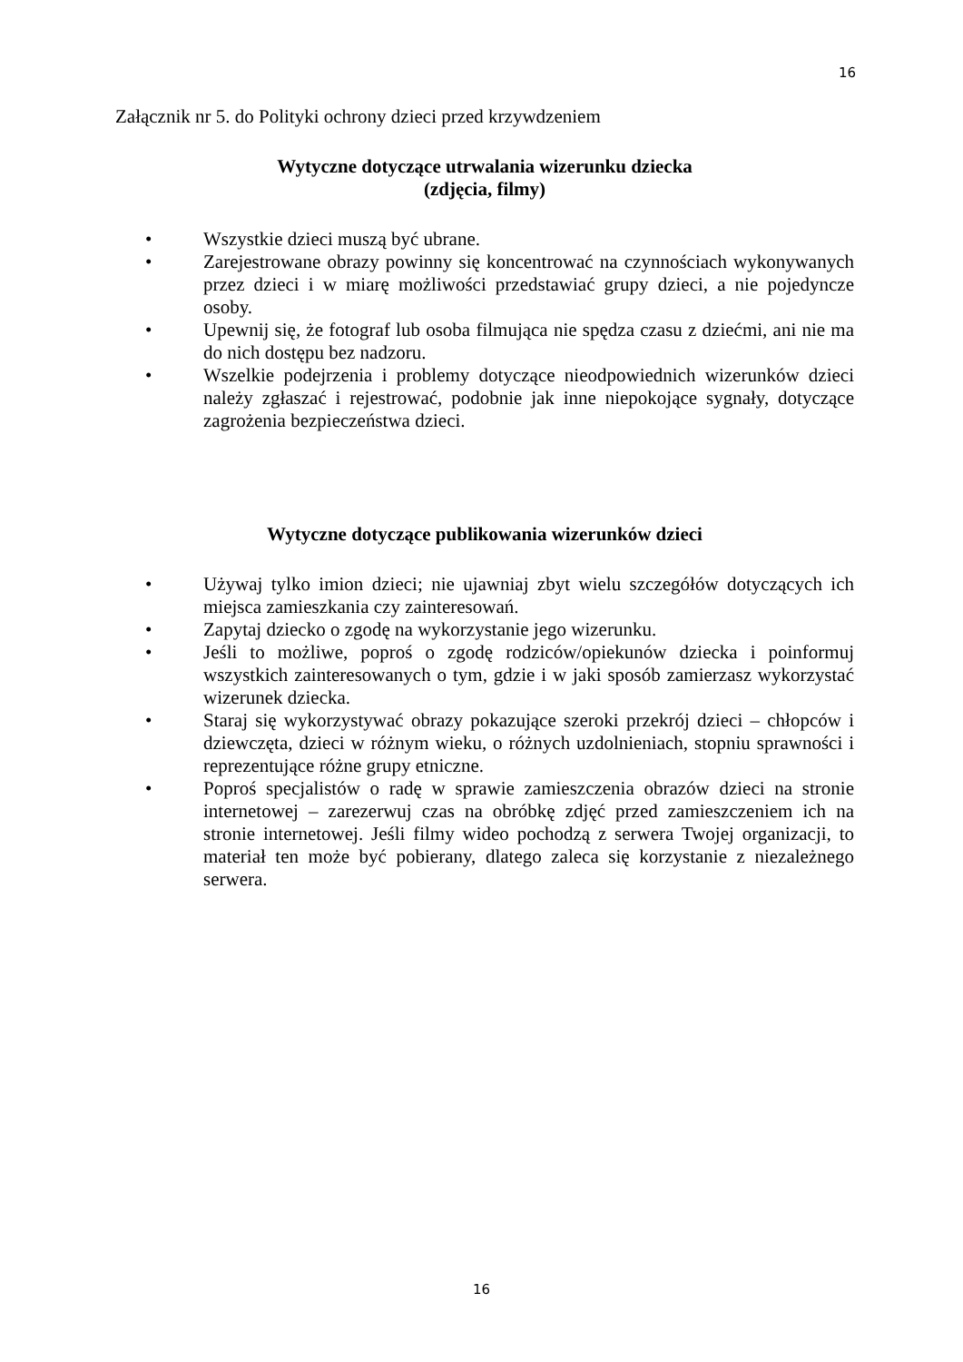16
Załącznik nr 5. do Polityki ochrony dzieci przed krzywdzeniem
Wytyczne dotyczące utrwalania wizerunku dziecka
(zdjęcia, filmy)
• Wszystkie dzieci muszą być ubrane.
• Zarejestrowane obrazy powinny się koncentrować na czynnościach wykonywanych przez dzieci i w miarę możliwości przedstawiać grupy dzieci, a nie pojedyncze osoby.
• Upewnij się, że fotograf lub osoba filmująca nie spędza czasu z dziećmi, ani nie ma do nich dostępu bez nadzoru.
• Wszelkie podejrzenia i problemy dotyczące nieodpowiednich wizerunków dzieci należy zgłaszać i rejestrować, podobnie jak inne niepokojące sygnały, dotyczące zagrożenia bezpieczeństwa dzieci.
Wytyczne dotyczące publikowania wizerunków dzieci
• Używaj tylko imion dzieci; nie ujawniaj zbyt wielu szczegółów dotyczących ich miejsca zamieszkania czy zainteresowań.
• Zapytaj dziecko o zgodę na wykorzystanie jego wizerunku.
• Jeśli to możliwe, poproś o zgodę rodziców/opiekunów dziecka i poinformuj wszystkich zainteresowanych o tym, gdzie i w jaki sposób zamierzasz wykorzystać wizerunek dziecka.
• Staraj się wykorzystywać obrazy pokazujące szeroki przekrój dzieci – chłopców i dziewczęta, dzieci w różnym wieku, o różnych uzdolnieniach, stopniu sprawności i reprezentujące różne grupy etniczne.
• Poproś specjalistów o radę w sprawie zamieszczenia obrazów dzieci na stronie internetowej – zarezerwuj czas na obróbkę zdjęć przed zamieszczeniem ich na stronie internetowej. Jeśli filmy wideo pochodzą z serwera Twojej organizacji, to materiał ten może być pobierany, dlatego zaleca się korzystanie z niezależnego serwera.
16